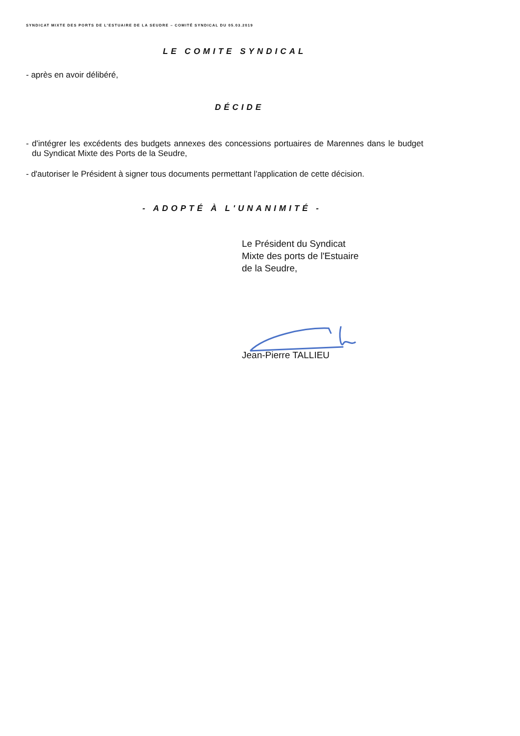SYNDICAT MIXTE DES PORTS DE L'ESTUAIRE DE LA SEUDRE – COMITÉ SYNDICAL DU 05.03.2019
LE COMITE SYNDICAL
- après en avoir délibéré,
DÉCIDE
- d'intégrer les excédents des budgets annexes des concessions portuaires de Marennes dans le budget du Syndicat Mixte des Ports de la Seudre,
- d'autoriser le Président à signer tous documents permettant l'application de cette décision.
- ADOPTÉ À L'UNANIMITÉ -
Le Président du Syndicat
Mixte des ports de l'Estuaire
de la Seudre,
Jean-Pierre TALLIEU